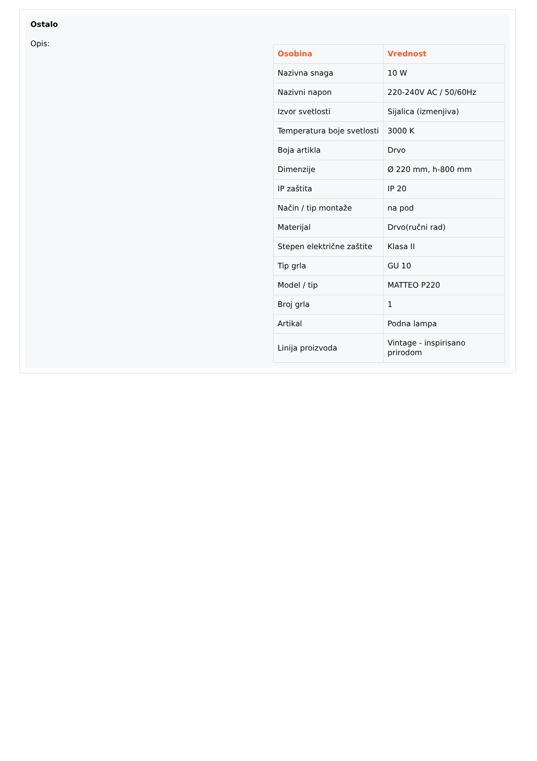Ostalo
Opis:
| Osobina | Vrednost |
| --- | --- |
| Nazivna snaga | 10 W |
| Nazivni napon | 220-240V AC / 50/60Hz |
| Izvor svetlosti | Sijalica (izmenjiva) |
| Temperatura boje svetlosti | 3000 K |
| Boja artikla | Drvo |
| Dimenzije | Ø 220 mm, h-800 mm |
| IP zaštita | IP 20 |
| Način / tip montaže | na pod |
| Materijal | Drvo(ručni rad) |
| Stepen električne zaštite | Klasa II |
| Tip grla | GU 10 |
| Model / tip | MATTEO P220 |
| Broj grla | 1 |
| Artikal | Podna lampa |
| Linija proizvoda | Vintage - inspirisano prirodom |